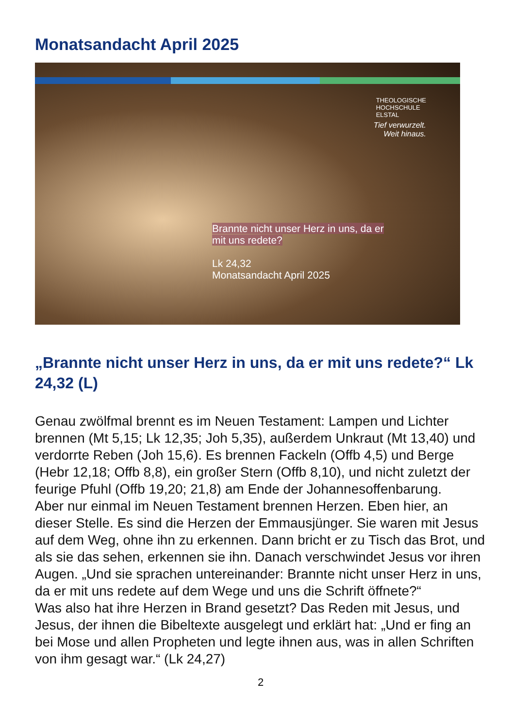Monatsandacht April 2025
THEOLOGISCHE
HOCHSCHULE
ELSTAL
Tief verwurzelt.
Weit hinaus.
Brannte nicht unser Herz in uns, da er
mit uns redete?
Lk 24,32
Monatsandacht April 2025
„Brannte nicht unser Herz in uns, da er mit uns redete?“ Lk 24,32 (L)
Genau zwölfmal brennt es im Neuen Testament: Lampen und Lichter brennen (Mt 5,15; Lk 12,35; Joh 5,35), außerdem Unkraut (Mt 13,40) und verdorrte Reben (Joh 15,6). Es brennen Fackeln (Offb 4,5) und Berge (Hebr 12,18; Offb 8,8), ein großer Stern (Offb 8,10), und nicht zuletzt der feurige Pfuhl (Offb 19,20; 21,8) am Ende der Johannesoffenbarung.
Aber nur einmal im Neuen Testament brennen Herzen. Eben hier, an dieser Stelle. Es sind die Herzen der Emmausjünger. Sie waren mit Jesus auf dem Weg, ohne ihn zu erkennen. Dann bricht er zu Tisch das Brot, und als sie das sehen, erkennen sie ihn. Danach verschwindet Jesus vor ihren Augen. „Und sie sprachen untereinander: Brannte nicht unser Herz in uns, da er mit uns redete auf dem Wege und uns die Schrift öffnete?“
Was also hat ihre Herzen in Brand gesetzt? Das Reden mit Jesus, und Jesus, der ihnen die Bibeltexte ausgelegt und erklärt hat: „Und er fing an bei Mose und allen Propheten und legte ihnen aus, was in allen Schriften von ihm gesagt war.“ (Lk 24,27)
2